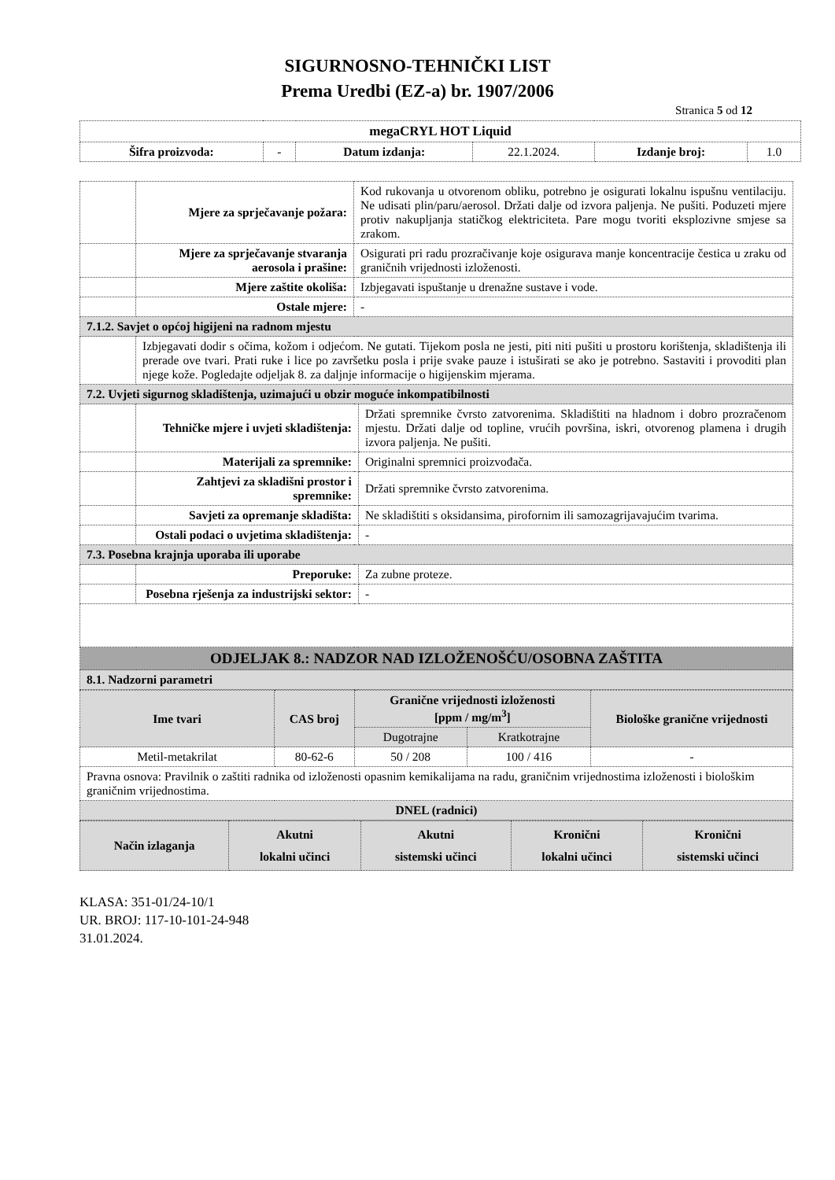SIGURNOSNO-TEHNIČKI LIST
Prema Uredbi (EZ-a) br. 1907/2006
Stranica 5 od 12
| megaCRYL HOT Liquid | | | | | |
| Šifra proizvoda: | - | Datum izdanja: | 22.1.2024. | Izdanje broj: | 1.0 |
| | Mjere za sprječavanje požara: | Kod rukovanja u otvorenom obliku, potrebno je osigurati lokalnu ispušnu ventilaciju. Ne udisati plin/paru/aerosol. Držati dalje od izvora paljenja. Ne pušiti. Poduzeti mjere protiv nakupljanja statičkog elektriciteta. Pare mogu tvoriti eksplozivne smjese sa zrakom. | |
| | Mjere za sprječavanje stvaranja aerosola i prašine: | Osigurati pri radu prozračivanje koje osigurava manje koncentracije čestica u zraku od graničnih vrijednosti izloženosti. | |
| | Mjere zaštite okoliša: | Izbjegavati ispuštanje u drenažne sustave i vode. | |
| | Ostale mjere: | - | |
| 7.1.2. Savjet o općoj higijeni na radnom mjestu | | | |
| | Izbjegavati dodir s očima, kožom i odjećom. Ne gutati. Tijekom posla ne jesti, piti niti pušiti u prostoru korištenja, skladištenja ili prerade ove tvari. Prati ruke i lice po završetku posla i prije svake pauze i istuširati se ako je potrebno. Sastaviti i provoditi plan njege kože. Pogledajte odjeljak 8. za daljnje informacije o higijenskim mjerama. | | |
| 7.2. Uvjeti sigurnog skladištenja, uzimajući u obzir moguće inkompatibilnosti | | | |
| | Tehničke mjere i uvjeti skladištenja: | | Držati spremnike čvrsto zatvorenima. Skladištiti na hladnom i dobro prozračenom mjestu. Držati dalje od topline, vrućih površina, iskri, otvorenog plamena i drugih izvora paljenja. Ne pušiti. |
| | Materijali za spremnike: | | Originalni spremnici proizvođača. |
| | Zahtjevi za skladišni prostor i spremnike: | | Držati spremnike čvrsto zatvorenima. |
| | Savjeti za opremanje skladišta: | | Ne skladištiti s oksidansima, pirofornim ili samozagrijavajućim tvarima. |
| | Ostali podaci o uvjetima skladištenja: | | - |
| 7.3. Posebna krajnja uporaba ili uporabe | | | |
| | Preporuke: | | Za zubne proteze. |
| | Posebna rješenja za industrijski sektor: | | - |
| ODJELJAK 8.: NADZOR NAD IZLOŽENOŠĆU/OSOBNA ZAŠTITA | | | |
| 8.1. Nadzorni parametri | | | |
| Ime tvari | CAS broj | Granične vrijednosti izloženosti [ppm / mg/m<sup>3</sup>] | | Biološke granične vrijednosti |
| --- | --- | --- | --- | --- |
| | | Dugotrajne | Kratkotrajne | |
| Metil-metakrilat | 80-62-6 | 50 / 208 | 100 / 416 | - |
| Pravna osnova: Pravilnik o zaštiti radnika od izloženosti opasnim kemikalijama na radu, graničnim vrijednostima izloženosti i biološkim graničnim vrijednostima. | | | | |
| DNEL (radnici) | | | | |
| Način izlaganja | Akutni lokalni učinci | Akutni sistemski učinci | Kronični lokalni učinci | Kronični sistemski učinci |
| --- | --- | --- | --- | --- |
KLASA: 351-01/24-10/1
UR. BROJ: 117-10-101-24-948
31.01.2024.